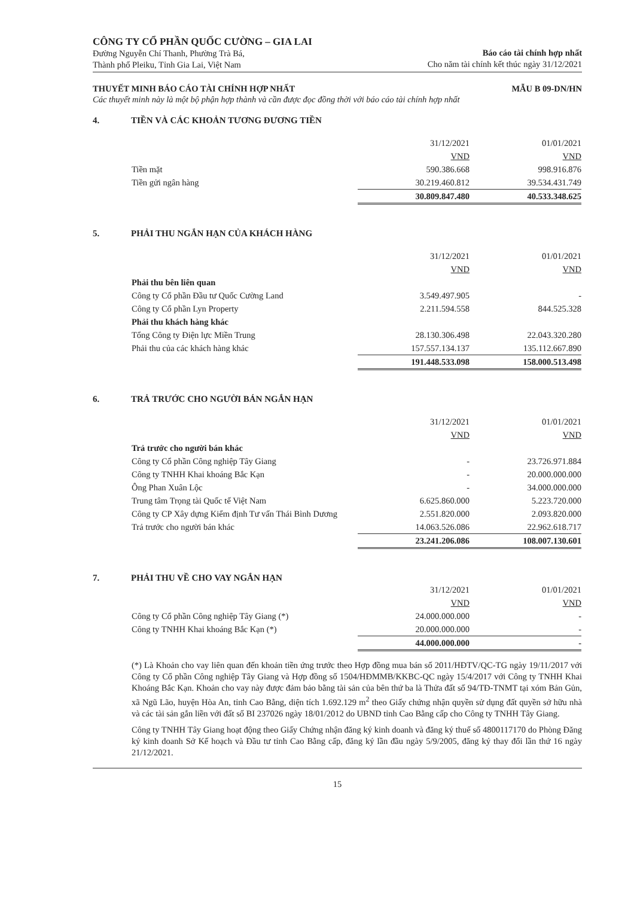CÔNG TY CỔ PHẦN QUỐC CƯỜNG – GIA LAI
Đường Nguyễn Chí Thanh, Phường Trà Bá,
Thành phố Pleiku, Tỉnh Gia Lai, Việt Nam
Báo cáo tài chính hợp nhất
Cho năm tài chính kết thúc ngày 31/12/2021
THUYẾT MINH BÁO CÁO TÀI CHÍNH HỢP NHẤT MẪU B 09-DN/HN
Các thuyết minh này là một bộ phận hợp thành và cần được đọc đồng thời với báo cáo tài chính hợp nhất
4. TIỀN VÀ CÁC KHOẢN TƯƠNG ĐƯƠNG TIỀN
| | 31/12/2021 | 01/01/2021 |
| | VND | VND |
| Tiền mặt | 590.386.668 | 998.916.876 |
| Tiền gửi ngân hàng | 30.219.460.812 | 39.534.431.749 |
| | 30.809.847.480 | 40.533.348.625 |
5. PHẢI THU NGẮN HẠN CỦA KHÁCH HÀNG
| | 31/12/2021 | 01/01/2021 |
| | VND | VND |
| Phải thu bên liên quan | | |
| Công ty Cổ phần Đầu tư Quốc Cường Land | 3.549.497.905 | - |
| Công ty Cổ phần Lyn Property | 2.211.594.558 | 844.525.328 |
| Phải thu khách hàng khác | | |
| Tổng Công ty Điện lực Miền Trung | 28.130.306.498 | 22.043.320.280 |
| Phải thu của các khách hàng khác | 157.557.134.137 | 135.112.667.890 |
| | 191.448.533.098 | 158.000.513.498 |
6. TRẢ TRƯỚC CHO NGƯỜI BÁN NGẮN HẠN
| | 31/12/2021 | 01/01/2021 |
| | VND | VND |
| Trả trước cho người bán khác | | |
| Công ty Cổ phần Công nghiệp Tây Giang | - | 23.726.971.884 |
| Công ty TNHH Khai khoáng Bắc Kạn | - | 20.000.000.000 |
| Ông Phan Xuân Lộc | - | 34.000.000.000 |
| Trung tâm Trọng tài Quốc tế Việt Nam | 6.625.860.000 | 5.223.720.000 |
| Công ty CP Xây dựng Kiểm định Tư vấn Thái Bình Dương | 2.551.820.000 | 2.093.820.000 |
| Trả trước cho người bán khác | 14.063.526.086 | 22.962.618.717 |
| | 23.241.206.086 | 108.007.130.601 |
7. PHẢI THU VỀ CHO VAY NGẮN HẠN
| | 31/12/2021 | 01/01/2021 |
| | VND | VND |
| Công ty Cổ phần Công nghiệp Tây Giang (*) | 24.000.000.000 | - |
| Công ty TNHH Khai khoáng Bắc Kạn (*) | 20.000.000.000 | - |
| | 44.000.000.000 | - |
(*) Là Khoản cho vay liên quan đến khoản tiền ứng trước theo Hợp đồng mua bán số 2011/HĐTV/QC-TG ngày 19/11/2017 với Công ty Cổ phần Công nghiệp Tây Giang và Hợp đồng số 1504/HĐMMB/KKBC-QC ngày 15/4/2017 với Công ty TNHH Khai Khoáng Bắc Kạn. Khoản cho vay này được đảm bảo bằng tài sản của bên thứ ba là Thửa đất số 94/TĐ-TNMT tại xóm Bản Gủn, xã Ngũ Lão, huyện Hòa An, tỉnh Cao Bằng, diện tích 1.692.129 m<sup>2</sup> theo Giấy chứng nhận quyền sử dụng đất quyền sở hữu nhà và các tài sản gắn liền với đất số BI 237026 ngày 18/01/2012 do UBND tỉnh Cao Bằng cấp cho Công ty TNHH Tây Giang.
Công ty TNHH Tây Giang hoạt động theo Giấy Chứng nhận đăng ký kinh doanh và đăng ký thuế số 4800117170 do Phòng Đăng ký kinh doanh Sở Kế hoạch và Đầu tư tỉnh Cao Bằng cấp, đăng ký lần đầu ngày 5/9/2005, đăng ký thay đổi lần thứ 16 ngày 21/12/2021.
15